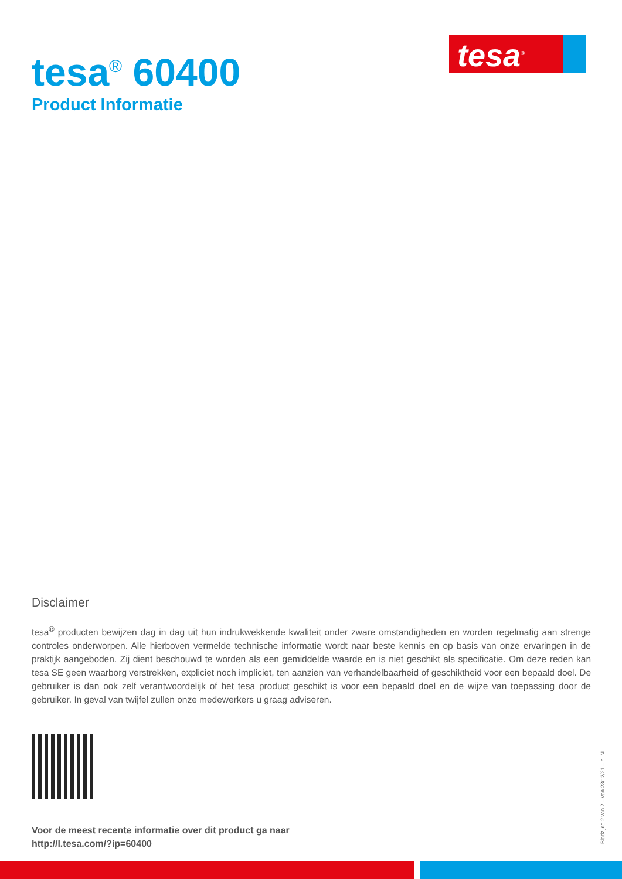tesa<sup>®</sup> 60400
Product Informatie
tesa<sup>®</sup>
Disclaimer
tesa<sup>®</sup> producten bewijzen dag in dag uit hun indrukwekkende kwaliteit onder zware omstandigheden en worden regelmatig aan strenge controles onderworpen. Alle hierboven vermelde technische informatie wordt naar beste kennis en op basis van onze ervaringen in de praktijk aangeboden. Zij dient beschouwd te worden als een gemiddelde waarde en is niet geschikt als specificatie. Om deze reden kan tesa SE geen waarborg verstrekken, expliciet noch impliciet, ten aanzien van verhandelbaarheid of geschiktheid voor een bepaald doel. De gebruiker is dan ook zelf verantwoordelijk of het tesa product geschikt is voor een bepaald doel en de wijze van toepassing door de gebruiker. In geval van twijfel zullen onze medewerkers u graag adviseren.
Voor de meest recente informatie over dit product ga naar
http://l.tesa.com/?ip=60400
Bladzijde 2 van 2 – van 23/12/21 – nl-NL